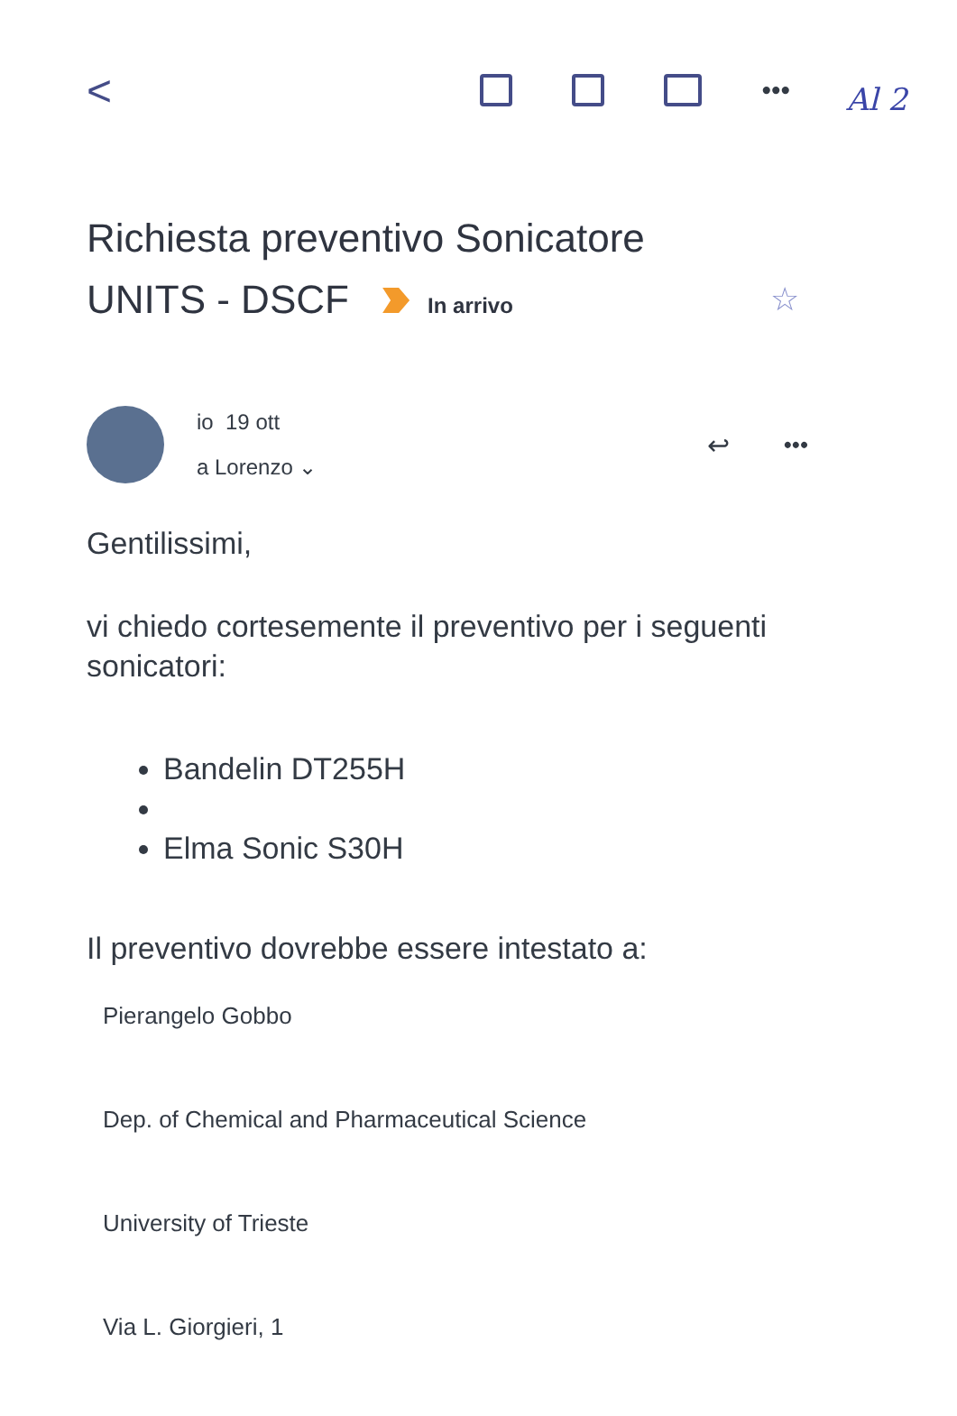Al 2
< •••
Richiesta preventivo Sonicatore
UNITS - DSCF In arrivo ☆
io 19 ott
a Lorenzo ⌄
↩ •••
Gentilissimi,
vi chiedo cortesemente il preventivo per i seguenti sonicatori:
Bandelin DT255H
Elma Sonic S30H
Il preventivo dovrebbe essere intestato a:
Pierangelo Gobbo
Dep. of Chemical and Pharmaceutical Science
University of Trieste
Via L. Giorgieri, 1